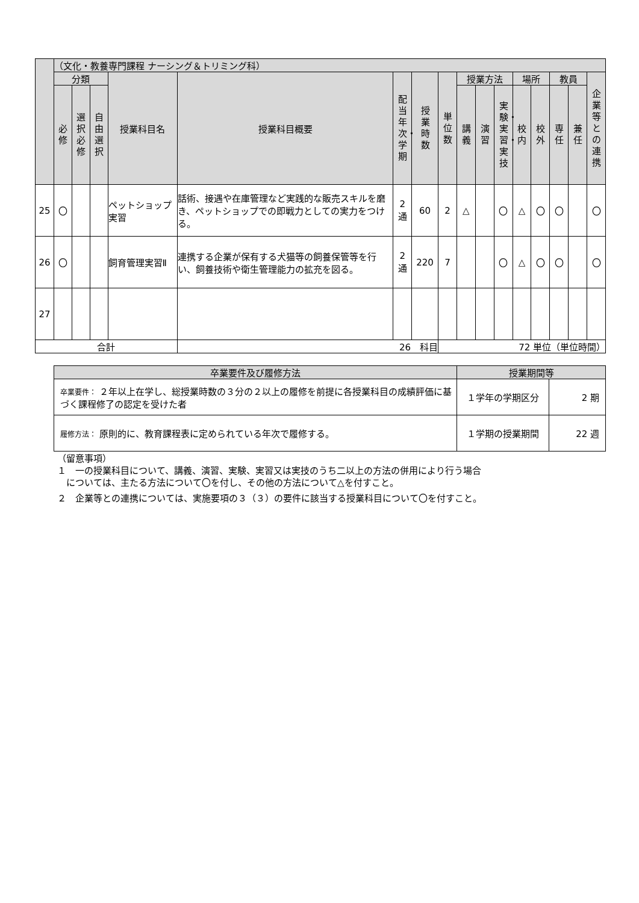| | （文化・教養専門課程 ナーシング＆トリミング科） | | | | | | | | | | | | | | | |
| --- | --- | --- | --- | --- | --- | --- | --- | --- | --- | --- | --- | --- | --- | --- | --- | --- |
| | 分類 | | | 授業科目名 | 授業科目概要 | 配当年次・学期 | 授業時数 | 単位数 | 授業方法 | | | 場所 | | 教員 | | 企業等との連携 |
| | 必修 | 選択必修 | 自由選択 | | | | | | 講義 | 演習 | 実験・実習・実技 | 校内 | 校外 | 専任 | 兼任 | |
| 25 | 〇 | | | ペットショップ実習 | 話術、接遇や在庫管理など実践的な販売スキルを磨き、ペットショップでの即戦力としての実力をつける。 | 2 通 | 60 | 2 | △ | | 〇 | △ | 〇 | 〇 | | 〇 |
| 26 | 〇 | | | 飼育管理実習Ⅱ | 連携する企業が保有する犬猫等の飼養保管等を行い、飼養技術や衛生管理能力の拡充を図る。 | 2 通 | 220 | 7 | | | 〇 | △ | 〇 | 〇 | | 〇 |
| 27 | | | | | | | | | | | | | | | | |
| 合計 | | | | | 26 科目 | | | 72 単位（単位時間） | | | | | | | | |
| 卒業要件及び履修方法 | 授業期間等 | |
| --- | --- | --- |
| 卒業要件： ２年以上在学し、総授業時数の３分の２以上の履修を前提に各授業科目の成績評価に基づく課程修了の認定を受けた者 | １学年の学期区分 | 2 期 |
| 履修方法： 原則的に、教育課程表に定められている年次で履修する。 | １学期の授業期間 | 22 週 |
（留意事項）
１　一の授業科目について、講義、演習、実験、実習又は実技のうち二以上の方法の併用により行う場合
　については、主たる方法について〇を付し、その他の方法について△を付すこと。
２　企業等との連携については、実施要項の３（３）の要件に該当する授業科目について〇を付すこと。